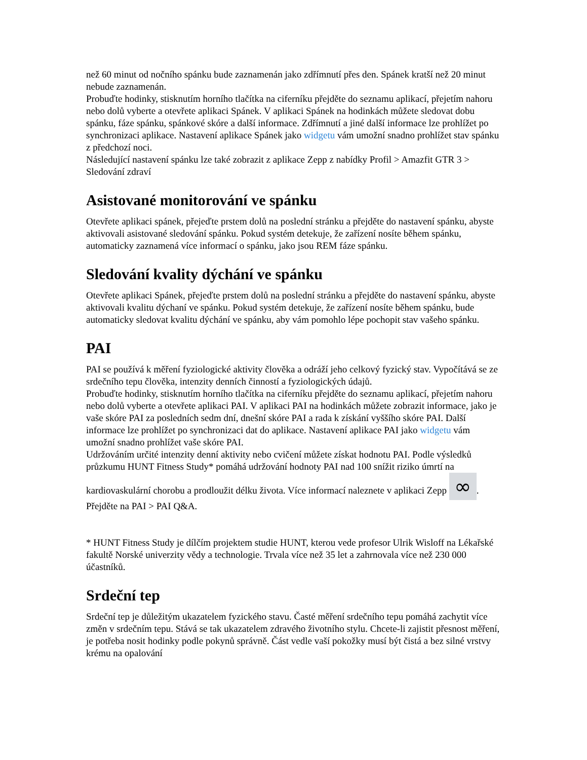než 60 minut od nočního spánku bude zaznamenán jako zdřímnutí přes den. Spánek kratší než 20 minut nebude zaznamenán.
Probuďte hodinky, stisknutím horního tlačítka na ciferníku přejděte do seznamu aplikací, přejetím nahoru nebo dolů vyberte a otevřete aplikaci Spánek. V aplikaci Spánek na hodinkách můžete sledovat dobu spánku, fáze spánku, spánkové skóre a další informace. Zdřímnutí a jiné další informace lze prohlížet po synchronizaci aplikace. Nastavení aplikace Spánek jako widgetu vám umožní snadno prohlížet stav spánku z předchozí noci.
Následující nastavení spánku lze také zobrazit z aplikace Zepp z nabídky Profil > Amazfit GTR 3 > Sledování zdraví
Asistované monitorování ve spánku
Otevřete aplikaci spánek, přejeďte prstem dolů na poslední stránku a přejděte do nastavení spánku, abyste aktivovali asistované sledování spánku. Pokud systém detekuje, že zařízení nosíte během spánku, automaticky zaznamená více informací o spánku, jako jsou REM fáze spánku.
Sledování kvality dýchání ve spánku
Otevřete aplikaci Spánek, přejeďte prstem dolů na poslední stránku a přejděte do nastavení spánku, abyste aktivovali kvalitu dýchaní ve spánku. Pokud systém detekuje, že zařízení nosíte během spánku, bude automaticky sledovat kvalitu dýchání ve spánku, aby vám pomohlo lépe pochopit stav vašeho spánku.
PAI
PAI se používá k měření fyziologické aktivity člověka a odráží jeho celkový fyzický stav. Vypočítává se ze srdečního tepu člověka, intenzity denních činností a fyziologických údajů.
Probuďte hodinky, stisknutím horního tlačítka na ciferníku přejděte do seznamu aplikací, přejetím nahoru nebo dolů vyberte a otevřete aplikaci PAI. V aplikaci PAI na hodinkách můžete zobrazit informace, jako je vaše skóre PAI za posledních sedm dní, dnešní skóre PAI a rada k získání vyššího skóre PAI. Další informace lze prohlížet po synchronizaci dat do aplikace. Nastavení aplikace PAI jako widgetu vám umožní snadno prohlížet vaše skóre PAI.
Udržováním určité intenzity denní aktivity nebo cvičení můžete získat hodnotu PAI. Podle výsledků průzkumu HUNT Fitness Study* pomáhá udržování hodnoty PAI nad 100 snížit riziko úmrtí na kardiovaskulární chorobu a prodloužit délku života. Více informací naleznete v aplikaci Zepp ∞. Přejděte na PAI > PAI Q&A.
* HUNT Fitness Study je dílčím projektem studie HUNT, kterou vede profesor Ulrik Wisloff na Lékařské fakultě Norské univerzity vědy a technologie. Trvala více než 35 let a zahrnovala více než 230 000 účastníků.
Srdeční tep
Srdeční tep je důležitým ukazatelem fyzického stavu. Časté měření srdečního tepu pomáhá zachytit více změn v srdečním tepu. Stává se tak ukazatelem zdravého životního stylu. Chcete-li zajistit přesnost měření, je potřeba nosit hodinky podle pokynů správně. Část vedle vaší pokožky musí být čistá a bez silné vrstvy krému na opalování